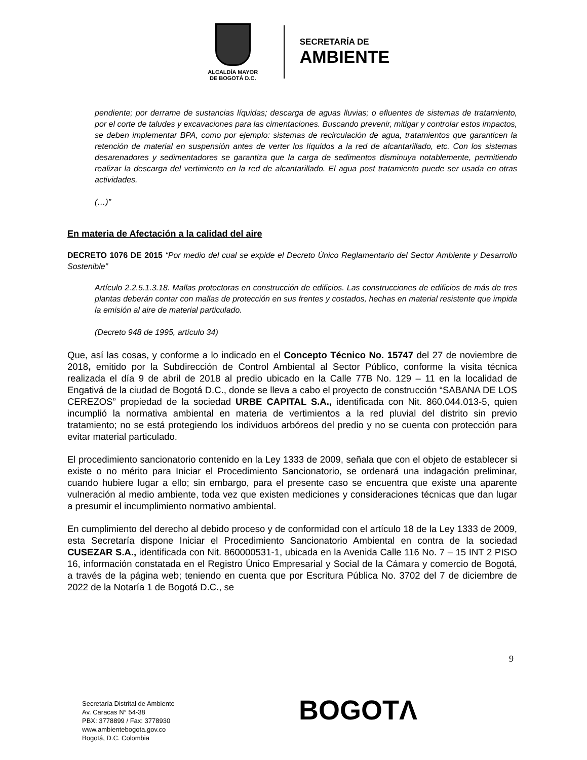ALCALDÍA MAYOR
DE BOGOTÁ D.C.
SECRETARÍA DE
AMBIENTE
pendiente; por derrame de sustancias líquidas; descarga de aguas lluvias; o efluentes de sistemas de tratamiento, por el corte de taludes y excavaciones para las cimentaciones. Buscando prevenir, mitigar y controlar estos impactos, se deben implementar BPA, como por ejemplo: sistemas de recirculación de agua, tratamientos que garanticen la retención de material en suspensión antes de verter los líquidos a la red de alcantarillado, etc. Con los sistemas desarenadores y sedimentadores se garantiza que la carga de sedimentos disminuya notablemente, permitiendo realizar la descarga del vertimiento en la red de alcantarillado. El agua post tratamiento puede ser usada en otras actividades.
(…)”
En materia de Afectación a la calidad del aire
DECRETO 1076 DE 2015 “Por medio del cual se expide el Decreto Único Reglamentario del Sector Ambiente y Desarrollo Sostenible”
Artículo 2.2.5.1.3.18. Mallas protectoras en construcción de edificios. Las construcciones de edificios de más de tres plantas deberán contar con mallas de protección en sus frentes y costados, hechas en material resistente que impida la emisión al aire de material particulado.
(Decreto 948 de 1995, artículo 34)
Que, así las cosas, y conforme a lo indicado en el Concepto Técnico No. 15747 del 27 de noviembre de 2018, emitido por la Subdirección de Control Ambiental al Sector Público, conforme la visita técnica realizada el día 9 de abril de 2018 al predio ubicado en la Calle 77B No. 129 – 11 en la localidad de Engativá de la ciudad de Bogotá D.C., donde se lleva a cabo el proyecto de construcción “SABANA DE LOS CEREZOS” propiedad de la sociedad URBE CAPITAL S.A., identificada con Nit. 860.044.013-5, quien incumplió la normativa ambiental en materia de vertimientos a la red pluvial del distrito sin previo tratamiento; no se está protegiendo los individuos arbóreos del predio y no se cuenta con protección para evitar material particulado.
El procedimiento sancionatorio contenido en la Ley 1333 de 2009, señala que con el objeto de establecer si existe o no mérito para Iniciar el Procedimiento Sancionatorio, se ordenará una indagación preliminar, cuando hubiere lugar a ello; sin embargo, para el presente caso se encuentra que existe una aparente vulneración al medio ambiente, toda vez que existen mediciones y consideraciones técnicas que dan lugar a presumir el incumplimiento normativo ambiental.
En cumplimiento del derecho al debido proceso y de conformidad con el artículo 18 de la Ley 1333 de 2009, esta Secretaría dispone Iniciar el Procedimiento Sancionatorio Ambiental en contra de la sociedad CUSEZAR S.A., identificada con Nit. 860000531-1, ubicada en la Avenida Calle 116 No. 7 – 15 INT 2 PISO 16, información constatada en el Registro Único Empresarial y Social de la Cámara y comercio de Bogotá, a través de la página web; teniendo en cuenta que por Escritura Pública No. 3702 del 7 de diciembre de 2022 de la Notaría 1 de Bogotá D.C., se
9
Secretaría Distrital de Ambiente
Av. Caracas N° 54-38
PBX: 3778899 / Fax: 3778930
www.ambientebogota.gov.co
Bogotá, D.C. Colombia
BOGOTΛ